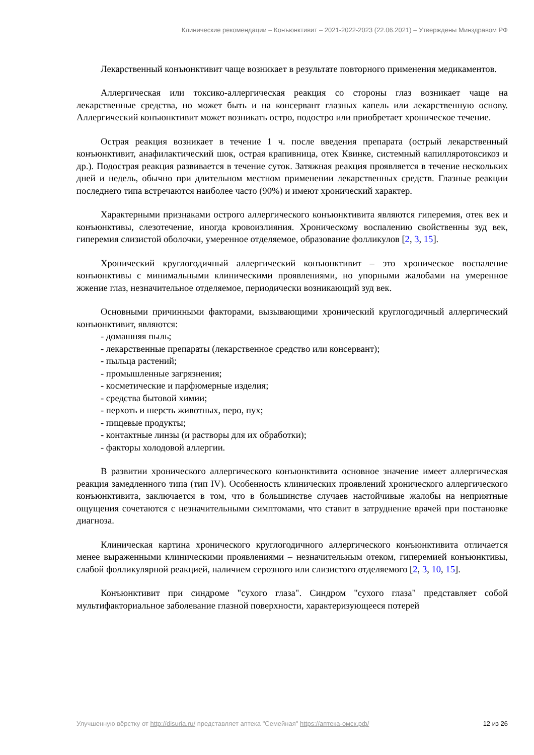Клинические рекомендации – Конъюнктивит – 2021-2022-2023 (22.06.2021) – Утверждены Минздравом РФ
Лекарственный конъюнктивит чаще возникает в результате повторного применения медикаментов.
Аллергическая или токсико-аллергическая реакция со стороны глаз возникает чаще на лекарственные средства, но может быть и на консервант глазных капель или лекарственную основу. Аллергический конъюнктивит может возникать остро, подостро или приобретает хроническое течение.
Острая реакция возникает в течение 1 ч. после введения препарата (острый лекарственный конъюнктивит, анафилактический шок, острая крапивница, отек Квинке, системный капилляротоксикоз и др.). Подострая реакция развивается в течение суток. Затяжная реакция проявляется в течение нескольких дней и недель, обычно при длительном местном применении лекарственных средств. Глазные реакции последнего типа встречаются наиболее часто (90%) и имеют хронический характер.
Характерными признаками острого аллергического конъюнктивита являются гиперемия, отек век и конъюнктивы, слезотечение, иногда кровоизлияния. Хроническому воспалению свойственны зуд век, гиперемия слизистой оболочки, умеренное отделяемое, образование фолликулов [2, 3, 15].
Хронический круглогодичный аллергический конъюнктивит – это хроническое воспаление конъюнктивы с минимальными клиническими проявлениями, но упорными жалобами на умеренное жжение глаз, незначительное отделяемое, периодически возникающий зуд век.
Основными причинными факторами, вызывающими хронический круглогодичный аллергический конъюнктивит, являются:
- домашняя пыль;
- лекарственные препараты (лекарственное средство или консервант);
- пыльца растений;
- промышленные загрязнения;
- косметические и парфюмерные изделия;
- средства бытовой химии;
- перхоть и шерсть животных, перо, пух;
- пищевые продукты;
- контактные линзы (и растворы для их обработки);
- факторы холодовой аллергии.
В развитии хронического аллергического конъюнктивита основное значение имеет аллергическая реакция замедленного типа (тип IV). Особенность клинических проявлений хронического аллергического конъюнктивита, заключается в том, что в большинстве случаев настойчивые жалобы на неприятные ощущения сочетаются с незначительными симптомами, что ставит в затруднение врачей при постановке диагноза.
Клиническая картина хронического круглогодичного аллергического конъюнктивита отличается менее выраженными клиническими проявлениями – незначительным отеком, гиперемией конъюнктивы, слабой фолликулярной реакцией, наличием серозного или слизистого отделяемого [2, 3, 10, 15].
Конъюнктивит при синдроме "сухого глаза". Синдром "сухого глаза" представляет собой мультифакториальное заболевание глазной поверхности, характеризующееся потерей
Улучшенную вёрстку от http://disuria.ru/ представляет аптека "Семейная" https://аптека-омск.рф/ 12 из 26